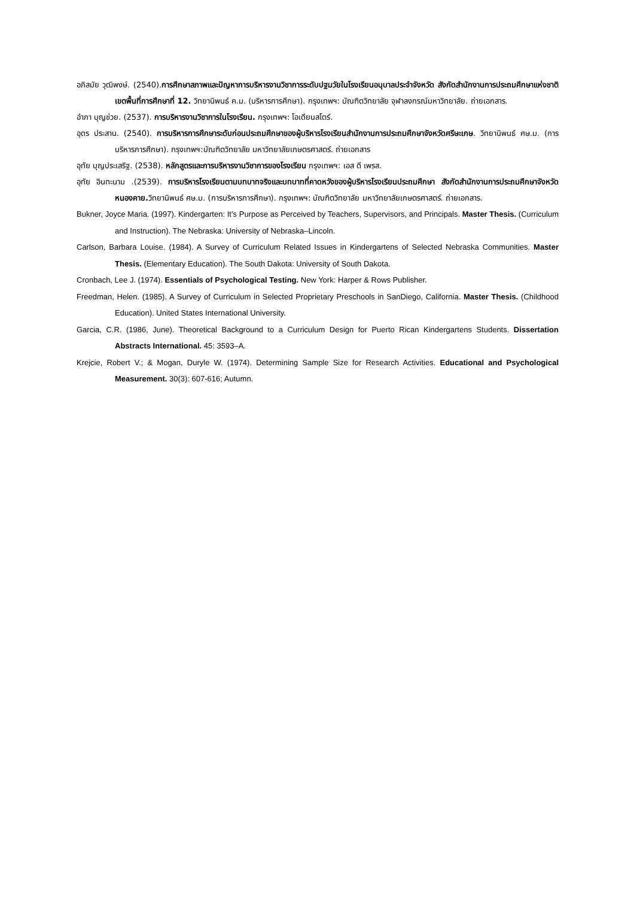อภิสมัย วุฒิพงษ์. (2540).การศึกษาสภาพและปัญหาการบริหารงานวิชาการระดับปฐมวัยในโรงเรียนอนุบาลประจำจังหวัด สังกัดสำนักงานการประถมศึกษาแห่งชาติ เขตพื้นที่การศึกษาที่ 12. วิทยานิพนธ์ ค.ม. (บริหารการศึกษา). กรุงเทพฯ: บัณฑิตวิทยาลัย จุฬาลงกรณ์มหาวิทยาลัย. ถ่ายเอกสาร.
อำภา บุญช่วย. (2537). การบริหารงานวิชาการในโรงเรียน. กรุงเทพฯ: โอเดียนสโตร์.
อุดร ประสาน. (2540). การบริหารการศึกษาระดับก่อนประถมศึกษาของผู้บริหารโรงเรียนสำนักงานการประถมศึกษาจังหวัดศรีษะเกษ. วิทยานิพนธ์ ศษ.ม. (การบริหารการศึกษา). กรุงเทพฯ:บัณฑิตวิทยาลัย มหาวิทยาลัยเกษตรศาสตร์. ถ่ายเอกสาร
อุทัย บุญประเสริฐ. (2538). หลักสูตรและการบริหารงานวิชาการของโรงเรียน กรุงเทพฯ: เอส ดี เพรส.
อุทัย อินทะนาม .(2539). การบริหารโรงเรียนตามบทบาทจริงและบทบาทที่คาดหวังของผู้บริหารโรงเรียนประถมศึกษา สังกัดสำนักงานการประถมศึกษาจังหวัดหนองคาย. วิทยานิพนธ์ ศษ.ม. (การบริหารการศึกษา). กรุงเทพฯ: บัณฑิตวิทยาลัย มหาวิทยาลัยเกษตรศาสตร์. ถ่ายเอกสาร.
Bukner, Joyce Maria. (1997). Kindergarten: It’s Purpose as Perceived by Teachers, Supervisors, and Principals. Master Thesis. (Curriculum and Instruction). The Nebraska: University of Nebraska–Lincoln.
Carlson, Barbara Louise. (1984). A Survey of Curriculum Related Issues in Kindergartens of Selected Nebraska Communities. Master Thesis. (Elementary Education). The South Dakota: University of South Dakota.
Cronbach, Lee J. (1974). Essentials of Psychological Testing. New York: Harper & Rows Publisher.
Freedman, Helen. (1985). A Survey of Curriculum in Selected Proprietary Preschools in SanDiego, California. Master Thesis. (Childhood Education). United States International University.
Garcia, C.R. (1986, June). Theoretical Background to a Curriculum Design for Puerto Rican Kindergartens Students. Dissertation Abstracts International. 45: 3593–A.
Krejcie, Robert V.; & Mogan, Duryle W. (1974). Determining Sample Size for Research Activities. Educational and Psychological Measurement. 30(3): 607-616; Autumn.